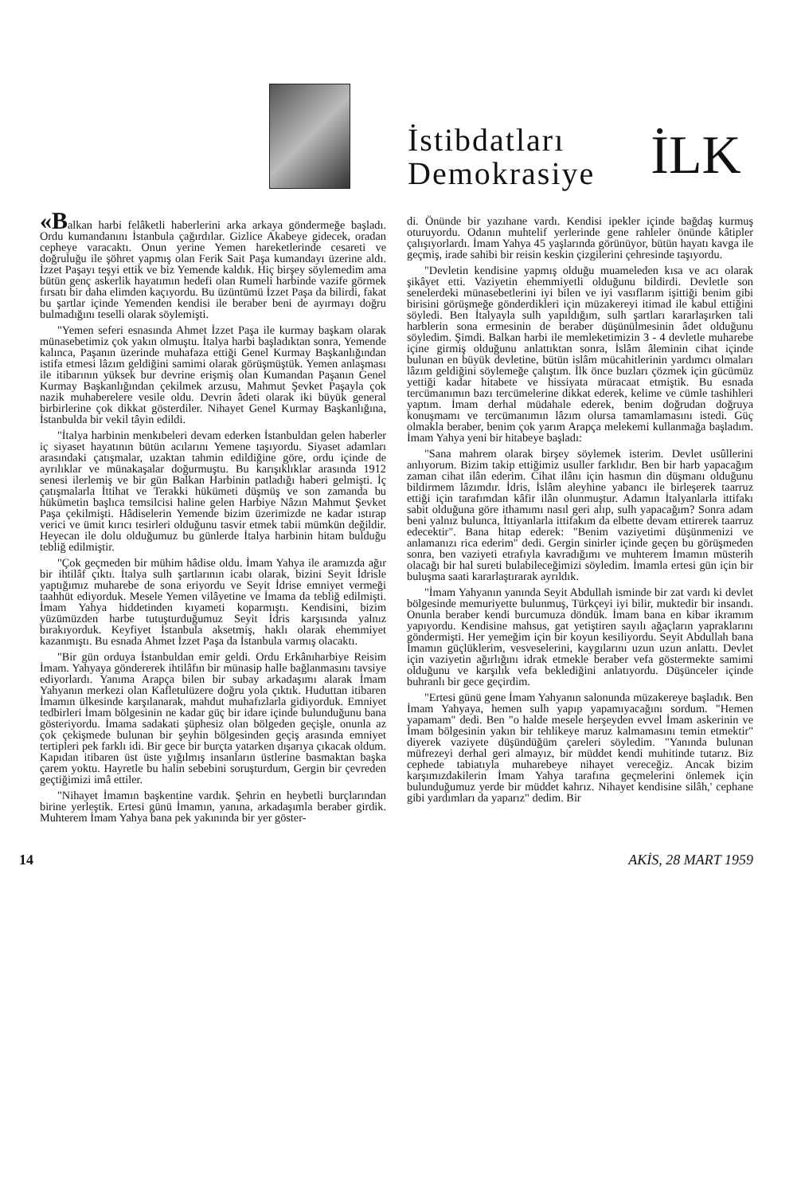İstibdatları
Demokrasiye
İLK
«Balkan harbi felâketli haberlerini arka arkaya göndermeğe başladı. Ordu kumandanını İstanbula çağırdılar. Gizlice Akabeye gidecek, oradan cepheye varacaktı. Onun yerine Yemen hareketlerinde cesareti ve doğruluğu ile şöhret yapmış olan Ferik Sait Paşa kumandayı üzerine aldı. İzzet Paşayı teşyi ettik ve biz Yemende kaldık. Hiç birşey söylemedim ama bütün genç askerlik hayatımın hedefi olan Rumeli harbinde vazife görmek fırsatı bir daha elimden kaçıyordu. Bu üzüntümü İzzet Paşa da bilirdi, fakat bu şartlar içinde Yemenden kendisi ile beraber beni de ayırmayı doğru bulmadığını teselli olarak söylemişti.
"Yemen seferi esnasında Ahmet İzzet Paşa ile kurmay başkam olarak münasebetimiz çok yakın olmuştu. İtalya harbi başladıktan sonra, Yemende kalınca, Paşanın üzerinde muhafaza ettiği Genel Kurmay Başkanlığından istifa etmesi lâzım geldiğini samimi olarak görüşmüştük. Yemen anlaşması ile itibarının yüksek bur devrine erişmiş olan Kumandan Paşanın Genel Kurmay Başkanlığından çekilmek arzusu, Mahmut Şevket Paşayla çok nazik muhaberelere vesile oldu. Devrin âdeti olarak iki büyük general birbirlerine çok dikkat gösterdiler. Nihayet Genel Kurmay Başkanlığına, İstanbulda bir vekil tâyin edildi.
"İtalya harbinin menkıbeleri devam ederken İstanbuldan gelen haberler iç siyaset hayatının bütün acılarını Yemene taşıyordu. Siyaset adamları arasındaki çatışmalar, uzaktan tahmin edildiğine göre, ordu içinde de ayrılıklar ve münakaşalar doğurmuştu. Bu karışıklıklar arasında 1912 senesi ilerlemiş ve bir gün Balkan Harbinin patladığı haberi gelmişti. İç çatışmalarla İttihat ve Terakki hükümeti düşmüş ve son zamanda bu hükümetin başlıca temsilcisi haline gelen Harbiye Nâzın Mahmut Şevket Paşa çekilmişti. Hâdiselerin Yemende bizim üzerimizde ne kadar ıstırap verici ve ümit kırıcı tesirleri olduğunu tasvir etmek tabii mümkün değildir. Heyecan ile dolu olduğumuz bu günlerde İtalya harbinin hitam bulduğu tebliğ edilmiştir.
"Çok geçmeden bir mühim hâdise oldu. İmam Yahya ile aramızda ağır bir ihtilâf çıktı. İtalya sulh şartlarının icabı olarak, bizini Seyit İdrisle yaptığımız muharebe de sona eriyordu ve Seyit İdrise emniyet vermeği taahhüt ediyorduk. Mesele Yemen vilâyetine ve İmama da tebliğ edilmişti. İmam Yahya hiddetinden kıyameti koparmıştı. Kendisini, bizim yüzümüzden harbe tutuşturduğumuz Seyit İdris karşısında yalnız bırakıyorduk. Keyfiyet İstanbula aksetmiş, haklı olarak ehemmiyet kazanmıştı. Bu esnada Ahmet İzzet Paşa da İstanbula varmış olacaktı.
"Bir gün orduya İstanbuldan emir geldi. Ordu Erkânıharbiye Reisim İmam. Yahyaya göndererek ihtilâfın bir münasip halle bağlanmasını tavsiye ediyorlardı. Yanıma Arapça bilen bir subay arkadaşımı alarak İmam Yahyanın merkezi olan Kafletulüzere doğru yola çıktık. Huduttan itibaren İmamın ülkesinde karşılanarak, mahdut muhafızlarla gidiyorduk. Emniyet tedbirleri İmam bölgesinin ne kadar güç bir idare içinde bulunduğunu bana gösteriyordu. İmama sadakati şüphesiz olan bölgeden geçişle, onunla az çok çekişmede bulunan bir şeyhin bölgesinden geçiş arasında emniyet tertipleri pek farklı idi. Bir gece bir burçta yatarken dışarıya çıkacak oldum. Kapıdan itibaren üst üste yığılmış insanların üstlerine basmaktan başka çarem yoktu. Hayretle bu halin sebebini soruşturdum, Gergin bir çevreden geçtiğimizi imâ ettiler.
"Nihayet İmamın başkentine vardık. Şehrin en heybetli burçlarından birine yerleştik. Ertesi günü İmamın, yanına, arkadaşımla beraber girdik. Muhterem İmam Yahya bana pek yakınında bir yer göster-
di. Önünde bir yazıhane vardı. Kendisi ipekler içinde bağdaş kurmuş oturuyordu. Odanın muhtelif yerlerinde gene rahleler önünde kâtipler çalışıyorlardı. İmam Yahya 45 yaşlarında görünüyor, bütün hayatı kavga ile geçmiş, irade sahibi bir reisin keskin çizgilerini çehresinde taşıyordu.
"Devletin kendisine yapmış olduğu muameleden kısa ve acı olarak şikâyet etti. Vaziyetin ehemmiyetli olduğunu bildirdi. Devletle son senelerdeki münasebetlerini iyi bilen ve iyi vasıflarım işittiği benim gibi birisini görüşmeğe gönderdikleri için müzakereyi itimad ile kabul ettiğini söyledi. Ben İtalyayla sulh yapıldığım, sulh şartları kararlaşırken tali harblerin sona ermesinin de beraber düşünülmesinin âdet olduğunu söyledim. Şimdi. Balkan harbi ile memleketimizin 3 - 4 devletle muharebe içine girmiş olduğunu anlattıktan sonra, İslâm âleminin cihat içinde bulunan en büyük devletine, bütün islâm mücahitlerinin yardımcı olmaları lâzım geldiğini söylemeğe çalıştım. İlk önce buzları çözmek için gücümüz yettiği kadar hitabete ve hissiyata müracaat etmiştik. Bu esnada tercümanımın bazı tercümelerine dikkat ederek, kelime ve cümle tashihleri yaptım. İmam derhal müdahale ederek, benim doğrudan doğruya konuşmamı ve tercümanımın lâzım olursa tamamlamasını istedi. Güç olmakla beraber, benim çok yarım Arapça melekemi kullanmağa başladım. İmam Yahya yeni bir hitabeye başladı:
"Sana mahrem olarak birşey söylemek isterim. Devlet usûllerini anlıyorum. Bizim takip ettiğimiz usuller farklıdır. Ben bir harb yapacağım zaman cihat ilân ederim. Cihat ilânı için hasmın din düşmanı olduğunu bildirmem lâzımdır. İdris, İslâm aleyhine yabancı ile birleşerek taarruz ettiği için tarafımdan kâfir ilân olunmuştur. Adamın İtalyanlarla ittifakı sabit olduğuna göre ithamımı nasıl geri alıp, sulh yapacağım? Sonra adam beni yalnız bulunca, İttiyanlarla ittifakım da elbette devam ettirerek taarruz edecektir". Bana hitap ederek: "Benim vaziyetimi düşünmenizi ve anlamanızı rica ederim" dedi. Gergin sinirler içinde geçen bu görüşmeden sonra, ben vaziyeti etrafıyla kavradığımı ve muhterem İmamın müsterih olacağı bir hal sureti bulabileceğimizi söyledim. İmamla ertesi gün için bir buluşma saati kararlaştırarak ayrıldık.
"İmam Yahyanın yanında Seyit Abdullah isminde bir zat vardı ki devlet bölgesinde memuriyette bulunmuş, Türkçeyi iyi bilir, muktedir bir insandı. Onunla beraber kendi burcumuza döndük. İmam bana en kibar ikramım yapıyordu. Kendisine mahsus, gat yetiştiren sayılı ağaçların yapraklarını göndermişti. Her yemeğim için bir koyun kesiliyordu. Seyit Abdullah bana İmamın güçlüklerim, vesveselerini, kaygılarını uzun uzun anlattı. Devlet için vaziyetin ağırlığını idrak etmekle beraber vefa göstermekte samimi olduğunu ve karşılık vefa beklediğini anlatıyordu. Düşünceler içinde buhranlı bir gece geçirdim.
"Ertesi günü gene İmam Yahyanın salonunda müzakereye başladık. Ben İmam Yahyaya, hemen sulh yapıp yapamıyacağını sordum. "Hemen yapamam" dedi. Ben "o halde mesele herşeyden evvel İmam askerinin ve İmam bölgesinin yakın bir tehlikeye maruz kalmamasını temin etmektir" diyerek vaziyete düşündüğüm çareleri söyledim. "Yanında bulunan müfrezeyi derhal geri almayız, bir müddet kendi muhitinde tutarız. Biz cephede tabiatıyla muharebeye nihayet vereceğiz. Ancak bizim karşımızdakilerin İmam Yahya tarafına geçmelerini önlemek için bulunduğumuz yerde bir müddet kahrız. Nihayet kendisine silâh,' cephane gibi yardımları da yaparız" dedim. Bir
14 AKİS, 28 MART 1959